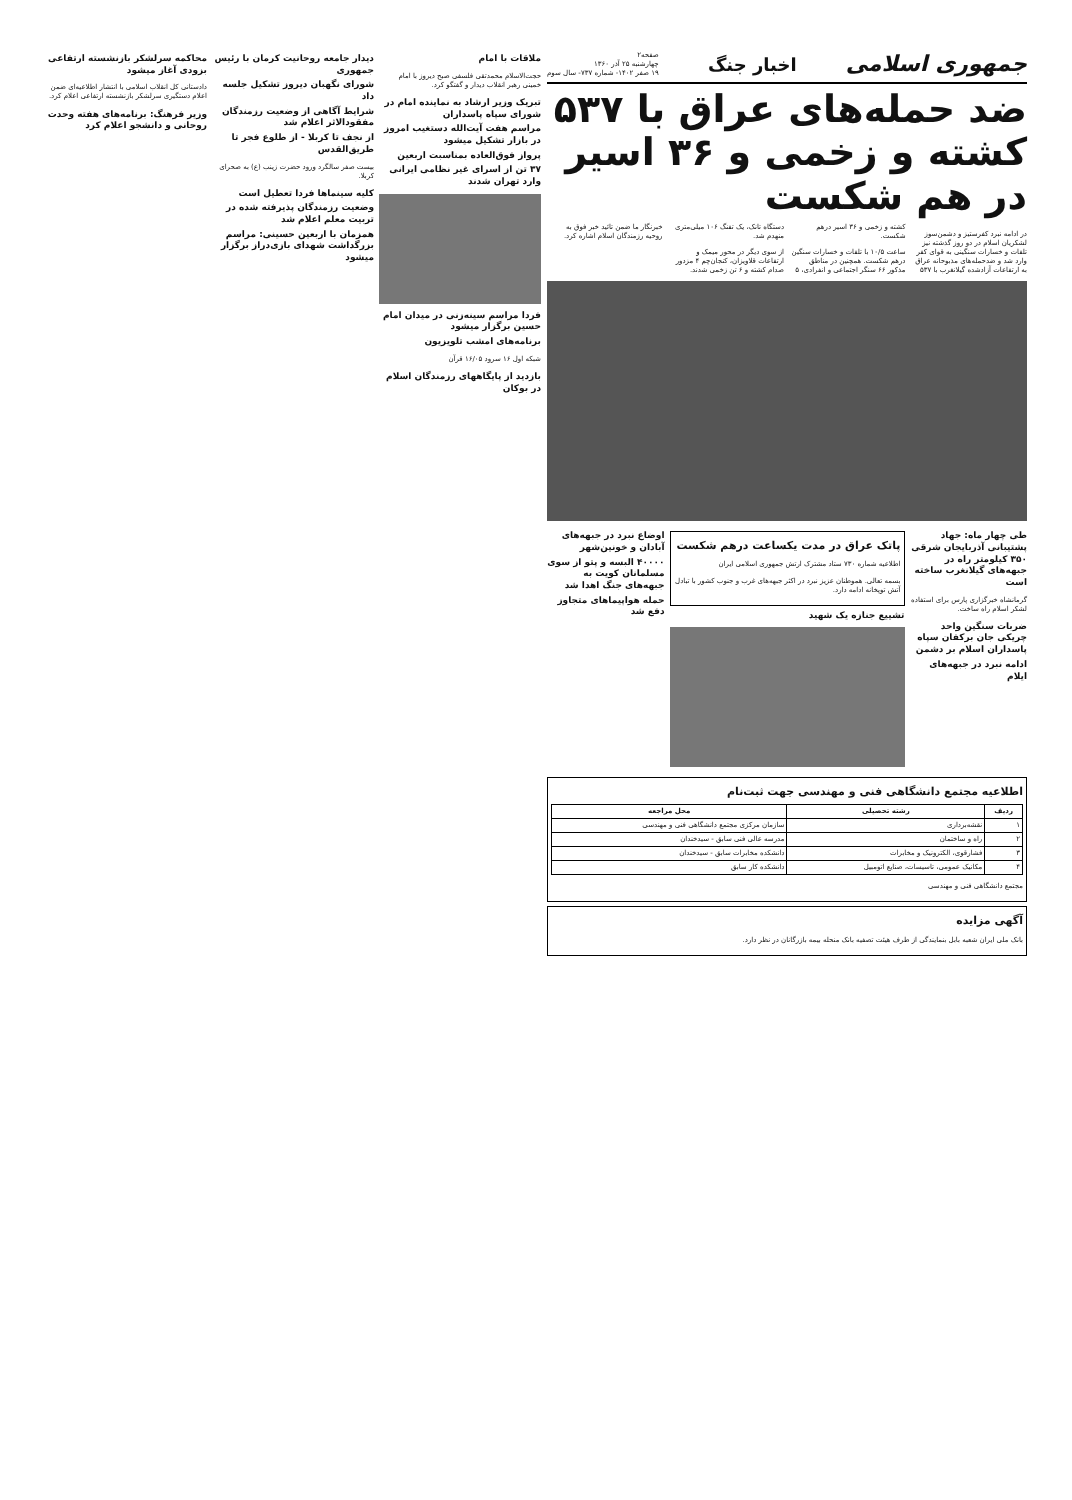جمهوری اسلامی اخبار جنگ صفحه۲
چهارشنبه ۲۵ آذر ۱۳۶۰
۱۹ صفر ۱۴۰۲- شماره ۷۳۷- سال سوم
ضد حمله‌های عراق با ۵۳۷ کشته و زخمی و ۳۶ اسیر در هم شکست
در ادامه نبرد کفرستیز و دشمن‌سوز لشکریان اسلام در دو روز گذشته نیز تلفات و خسارات سنگینی به قوای کفر وارد شد و ضدحمله‌های مذبوحانه عراق به ارتفاعات آزادشده گیلانغرب با ۵۳۷ کشته و زخمی و ۳۶ اسیر درهم شکست.
ساعت ۱۰/۵ با تلفات و خسارات سنگین درهم شکست. همچنین در مناطق مذکور ۶۶ سنگر اجتماعی و انفرادی، ۵ دستگاه تانک، یک تفنگ ۱۰۶ میلی‌متری منهدم شد.
از سوی دیگر در محور میمک و ارتفاعات قلاویزان، کنجان‌چم ۴ مزدور صدام کشته و ۶ تن زخمی شدند.
خبرنگار ما ضمن تائید خبر فوق به روحیه رزمندگان اسلام اشاره کرد.
طی چهار ماه: جهاد پشتیبانی آذربایجان شرقی ۳۵۰ کیلومتر راه در جبهه‌های گیلانغرب ساخته است
گرمانشاه خبرگزاری پارس برای استفاده لشکر اسلام راه ساخت.
ضربات سنگین واحد چریکی جان برکفان سپاه پاسداران اسلام بر دشمن
ادامه نبرد در جبهه‌های ایلام
پاتک عراق در مدت یکساعت درهم شکست
اطلاعیه شماره ۷۳۰ ستاد مشترک ارتش جمهوری اسلامی ایران
بسمه تعالی. هموطنان عزیز نبرد در اکثر جبهه‌های غرب و جنوب کشور با تبادل آتش توپخانه ادامه دارد.
تشییع جنازه یک شهید
اوضاع نبرد در جبهه‌های آبادان و خونین‌شهر
۴۰۰۰۰ البسه و پتو از سوی مسلمانان کویت به جبهه‌های جنگ اهدا شد
حمله هواپیماهای متجاوز دفع شد
اطلاعیه مجتمع دانشگاهی فنی و مهندسی جهت ثبت‌نام
| ردیف | رشته تحصیلی | محل مراجعه |
| --- | --- | --- |
| ۱ | نقشه‌برداری | سازمان مرکزی مجتمع دانشگاهی فنی و مهندسی |
| ۲ | راه و ساختمان | مدرسه عالی فنی سابق - سیدخندان |
| ۳ | فشارقوی، الکترونیک و مخابرات | دانشکده مخابرات سابق - سیدخندان |
| ۴ | مکانیک عمومی، تاسیسات، صنایع اتومبیل | دانشکده کار سابق |
مجتمع دانشگاهی فنی و مهندسی
آگهی مزایده
بانک ملی ایران شعبه بابل بنمایندگی از طرف هیئت تصفیه بانک منحله بیمه بازرگانان در نظر دارد.
ملاقات با امام
حجت‌الاسلام محمدتقی فلسفی صبح دیروز با امام خمینی رهبر انقلاب دیدار و گفتگو کرد.
تبریک وزیر ارشاد به نماینده امام در شورای سپاه پاسداران
مراسم هفت آیت‌الله دستغیب امروز در بازار تشکیل میشود
پرواز فوق‌العاده بمناسبت اربعین
۳۷ تن از اسرای غیر نظامی ایرانی وارد تهران شدند
فردا مراسم سینه‌زنی در میدان امام حسین برگزار میشود
برنامه‌های امشب تلویزیون
شبکه اول ۱۶ سرود ۱۶/۰۵ قرآن
بازدید از پایگاههای رزمندگان اسلام در بوکان
دیدار جامعه روحانیت کرمان با رئیس جمهوری
شورای نگهبان دیروز تشکیل جلسه داد
شرایط آگاهی از وضعیت رزمندگان مفقودالاثر اعلام شد
از نجف تا کربلا - از طلوع فجر تا طریق‌القدس
بیست صفر سالگرد ورود حضرت زینب (ع) به صحرای کربلا.
کلیه سینماها فردا تعطیل است
وضعیت رزمندگان پذیرفته شده در تربیت معلم اعلام شد
همزمان با اربعین حسینی: مراسم بزرگداشت شهدای بازی‌دراز برگزار میشود
محاکمه سرلشکر بازنشسته ارتفاعی بزودی آغاز میشود
دادستانی کل انقلاب اسلامی با انتشار اطلاعیه‌ای ضمن اعلام دستگیری سرلشکر بازنشسته ارتفاعی اعلام کرد.
وزیر فرهنگ: برنامه‌های هفته وحدت روحانی و دانشجو اعلام کرد